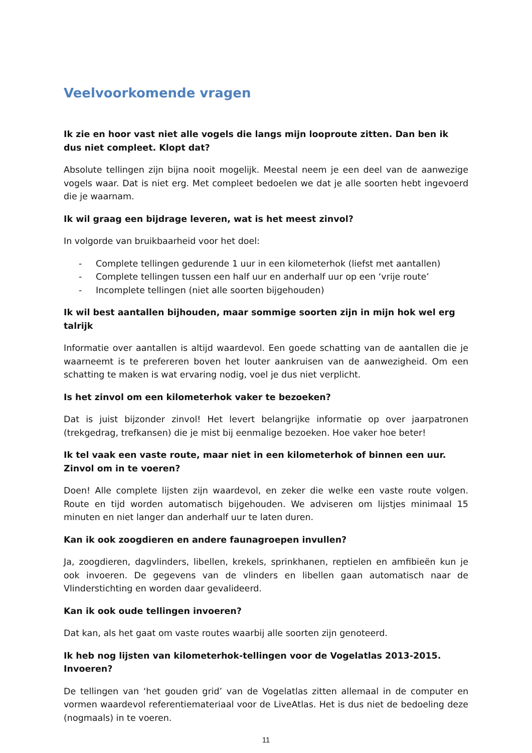Veelvoorkomende vragen
Ik zie en hoor vast niet alle vogels die langs mijn looproute zitten. Dan ben ik dus niet compleet. Klopt dat?
Absolute tellingen zijn bijna nooit mogelijk. Meestal neem je een deel van de aanwezige vogels waar. Dat is niet erg. Met compleet bedoelen we dat je alle soorten hebt ingevoerd die je waarnam.
Ik wil graag een bijdrage leveren, wat is het meest zinvol?
In volgorde van bruikbaarheid voor het doel:
- Complete tellingen gedurende 1 uur in een kilometerhok (liefst met aantallen)
- Complete tellingen tussen een half uur en anderhalf uur op een ‘vrije route’
- Incomplete tellingen (niet alle soorten bijgehouden)
Ik wil best aantallen bijhouden, maar sommige soorten zijn in mijn hok wel erg talrijk
Informatie over aantallen is altijd waardevol. Een goede schatting van de aantallen die je waarneemt is te prefereren boven het louter aankruisen van de aanwezigheid. Om een schatting te maken is wat ervaring nodig, voel je dus niet verplicht.
Is het zinvol om een kilometerhok vaker te bezoeken?
Dat is juist bijzonder zinvol! Het levert belangrijke informatie op over jaarpatronen (trekgedrag, trefkansen) die je mist bij eenmalige bezoeken. Hoe vaker hoe beter!
Ik tel vaak een vaste route, maar niet in een kilometerhok of binnen een uur. Zinvol om in te voeren?
Doen! Alle complete lijsten zijn waardevol, en zeker die welke een vaste route volgen. Route en tijd worden automatisch bijgehouden. We adviseren om lijstjes minimaal 15 minuten en niet langer dan anderhalf uur te laten duren.
Kan ik ook zoogdieren en andere faunagroepen invullen?
Ja, zoogdieren, dagvlinders, libellen, krekels, sprinkhanen, reptielen en amfibieën kun je ook invoeren. De gegevens van de vlinders en libellen gaan automatisch naar de Vlinderstichting en worden daar gevalideerd.
Kan ik ook oude tellingen invoeren?
Dat kan, als het gaat om vaste routes waarbij alle soorten zijn genoteerd.
Ik heb nog lijsten van kilometerhok-tellingen voor de Vogelatlas 2013-2015. Invoeren?
De tellingen van ‘het gouden grid’ van de Vogelatlas zitten allemaal in de computer en vormen waardevol referentiemateriaal voor de LiveAtlas. Het is dus niet de bedoeling deze (nogmaals) in te voeren.
11